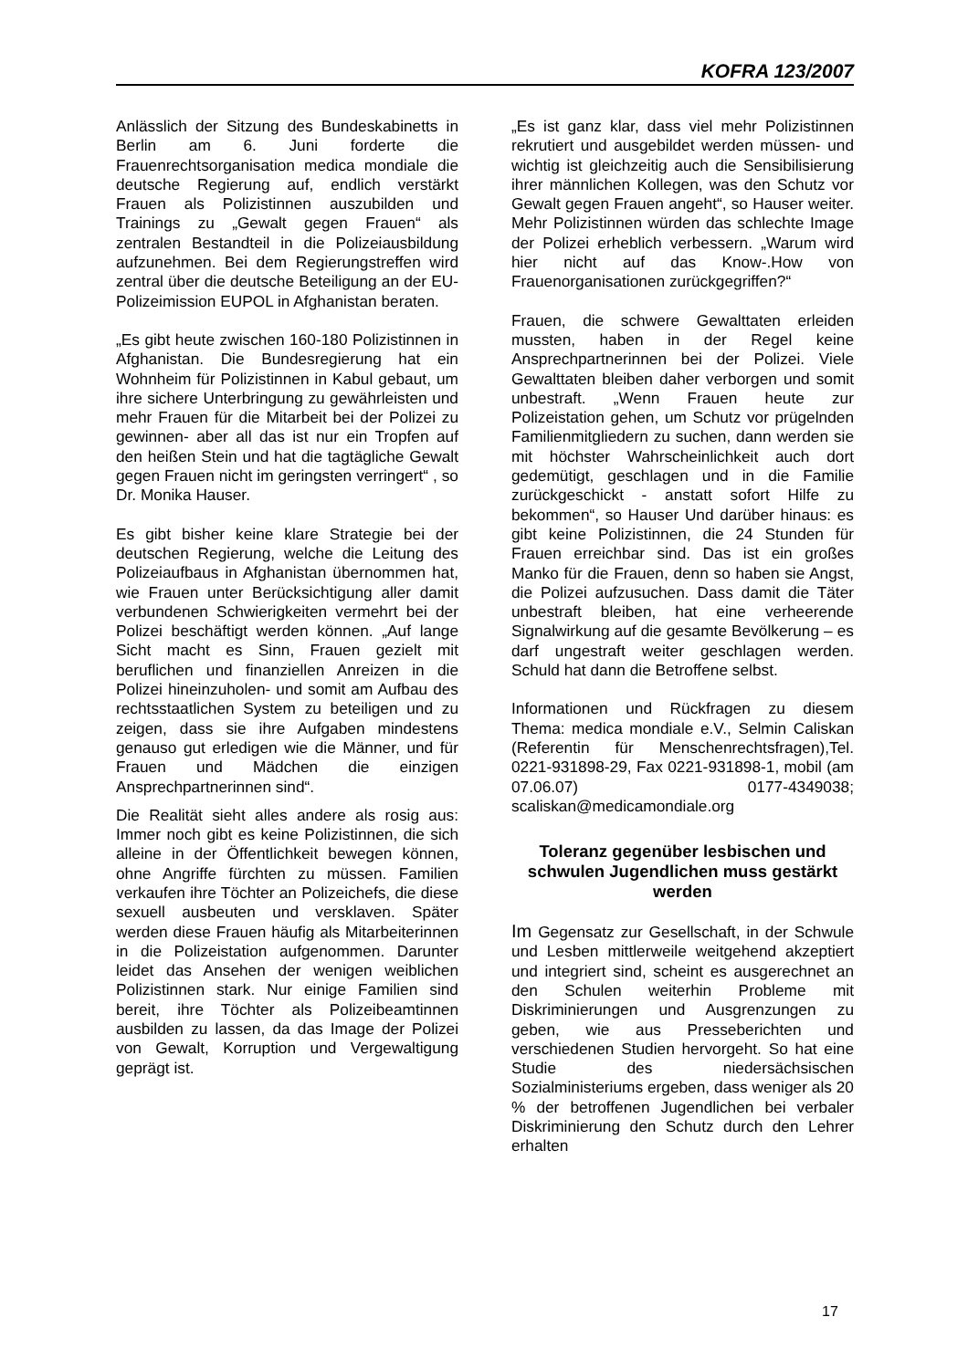KOFRA 123/2007
Anlässlich der Sitzung des Bundeskabinetts in Berlin am 6. Juni forderte die Frauenrechtsorganisation medica mondiale die deutsche Regierung auf, endlich verstärkt Frauen als Polizistinnen auszubilden und Trainings zu „Gewalt gegen Frauen“ als zentralen Bestandteil in die Polizeiausbildung aufzunehmen. Bei dem Regierungstreffen wird zentral über die deutsche Beteiligung an der EU-Polizeimission EUPOL in Afghanistan beraten.
„Es gibt heute zwischen 160-180 Polizistinnen in Afghanistan. Die Bundesregierung hat ein Wohnheim für Polizistinnen in Kabul gebaut, um ihre sichere Unterbringung zu gewährleisten und mehr Frauen für die Mitarbeit bei der Polizei zu gewinnen- aber all das ist nur ein Tropfen auf den heißen Stein und hat die tagtägliche Gewalt gegen Frauen nicht im geringsten verringert“ , so Dr. Monika Hauser.
Es gibt bisher keine klare Strategie bei der deutschen Regierung, welche die Leitung des Polizeiaufbaus in Afghanistan übernommen hat, wie Frauen unter Berücksichtigung aller damit verbundenen Schwierigkeiten vermehrt bei der Polizei beschäftigt werden können. „Auf lange Sicht macht es Sinn, Frauen gezielt mit beruflichen und finanziellen Anreizen in die Polizei hineinzuholen- und somit am Aufbau des rechtsstaatlichen System zu beteiligen und zu zeigen, dass sie ihre Aufgaben mindestens genauso gut erledigen wie die Männer, und für Frauen und Mädchen die einzigen Ansprechpartnerinnen sind“.
Die Realität sieht alles andere als rosig aus: Immer noch gibt es keine Polizistinnen, die sich alleine in der Öffentlichkeit bewegen können, ohne Angriffe fürchten zu müssen. Familien verkaufen ihre Töchter an Polizeichefs, die diese sexuell ausbeuten und versklaven. Später werden diese Frauen häufig als Mitarbeiterinnen in die Polizeistation aufgenommen. Darunter leidet das Ansehen der wenigen weiblichen Polizistinnen stark. Nur einige Familien sind bereit, ihre Töchter als Polizeibeamtinnen ausbilden zu lassen, da das Image der Polizei von Gewalt, Korruption und Vergewaltigung geprägt ist.
„Es ist ganz klar, dass viel mehr Polizistinnen rekrutiert und ausgebildet werden müssen- und wichtig ist gleichzeitig auch die Sensibilisierung ihrer männlichen Kollegen, was den Schutz vor Gewalt gegen Frauen angeht“, so Hauser weiter. Mehr Polizistinnen würden das schlechte Image der Polizei erheblich verbessern. „Warum wird hier nicht auf das Know-.How von Frauenorganisationen zurückgegriffen?“
Frauen, die schwere Gewalttaten erleiden mussten, haben in der Regel keine Ansprechpartnerinnen bei der Polizei. Viele Gewalttaten bleiben daher verborgen und somit unbestraft. „Wenn Frauen heute zur Polizeistation gehen, um Schutz vor prügelnden Familienmitgliedern zu suchen, dann werden sie mit höchster Wahrscheinlichkeit auch dort gedemütigt, geschlagen und in die Familie zurückgeschickt - anstatt sofort Hilfe zu bekommen“, so Hauser Und darüber hinaus: es gibt keine Polizistinnen, die 24 Stunden für Frauen erreichbar sind. Das ist ein großes Manko für die Frauen, denn so haben sie Angst, die Polizei aufzusuchen. Dass damit die Täter unbestraft bleiben, hat eine verheerende Signalwirkung auf die gesamte Bevölkerung – es darf ungestraft weiter geschlagen werden. Schuld hat dann die Betroffene selbst.
Informationen und Rückfragen zu diesem Thema: medica mondiale e.V., Selmin Caliskan (Referentin für Menschenrechtsfragen),Tel. 0221-931898-29, Fax 0221-931898-1, mobil (am 07.06.07) 0177-4349038; scaliskan@medicamondiale.org
Toleranz gegenüber lesbischen und schwulen Jugendlichen muss gestärkt werden
Im Gegensatz zur Gesellschaft, in der Schwule und Lesben mittlerweile weitgehend akzeptiert und integriert sind, scheint es ausgerechnet an den Schulen weiterhin Probleme mit Diskriminierungen und Ausgrenzungen zu geben, wie aus Presseberichten und verschiedenen Studien hervorgeht. So hat eine Studie des niedersächsischen Sozialministeriums ergeben, dass weniger als 20 % der betroffenen Jugendlichen bei verbaler Diskriminierung den Schutz durch den Lehrer erhalten
17